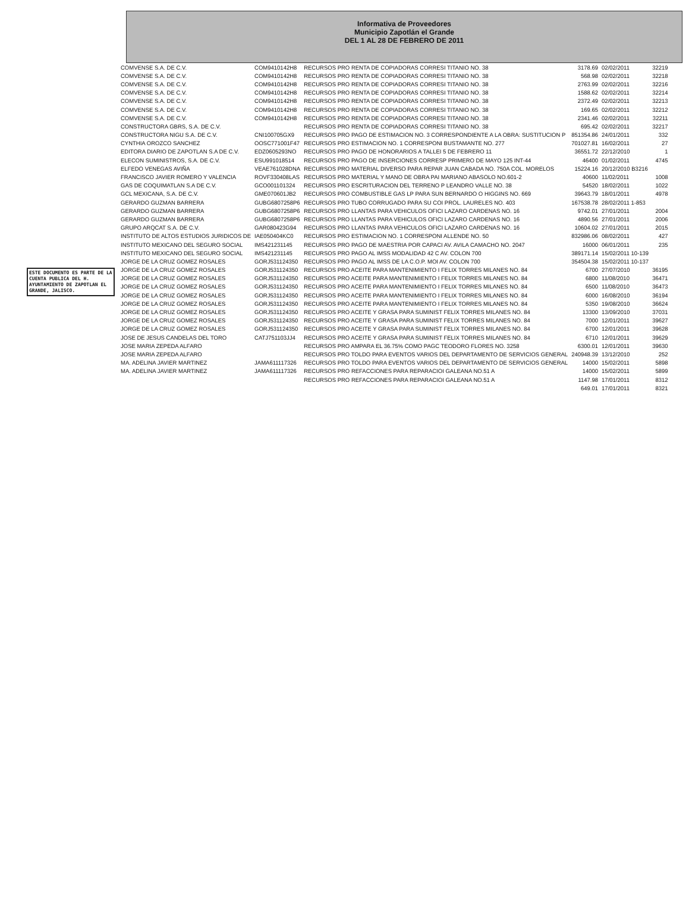ESTE DOCUMENTO ES PARTE DE LA CUENTA PUBLICA DEL H. AYUNTAMIENTO DE ZAPOTLAN EL GRANDE, JALISCO.
Informativa de Proveedores
Municipio Zapotlán el Grande
DEL 1 AL 28 DE FEBRERO DE 2011
| COMVENSE S.A. DE C.V. | COM9410142H8 | RECURSOS PRO RENTA DE COPIADORAS CORRESI TITANIO NO. 38 | 3178.69 | 02/02/2011 | 32219 |
| COMVENSE S.A. DE C.V. | COM9410142H8 | RECURSOS PRO RENTA DE COPIADORAS CORRESI TITANIO NO. 38 | 568.98 | 02/02/2011 | 32218 |
| COMVENSE S.A. DE C.V. | COM9410142H8 | RECURSOS PRO RENTA DE COPIADORAS CORRESI TITANIO NO. 38 | 2763.99 | 02/02/2011 | 32216 |
| COMVENSE S.A. DE C.V. | COM9410142H8 | RECURSOS PRO RENTA DE COPIADORAS CORRESI TITANIO NO. 38 | 1588.62 | 02/02/2011 | 32214 |
| COMVENSE S.A. DE C.V. | COM9410142H8 | RECURSOS PRO RENTA DE COPIADORAS CORRESI TITANIO NO. 38 | 2372.49 | 02/02/2011 | 32213 |
| COMVENSE S.A. DE C.V. | COM9410142H8 | RECURSOS PRO RENTA DE COPIADORAS CORRESI TITANIO NO. 38 | 169.65 | 02/02/2011 | 32212 |
| COMVENSE S.A. DE C.V. | COM9410142H8 | RECURSOS PRO RENTA DE COPIADORAS CORRESI TITANIO NO. 38 | 2341.46 | 02/02/2011 | 32211 |
| CONSTRUCTORA GBRS, S.A. DE C.V. | | RECURSOS PRO RENTA DE COPIADORAS CORRESI TITANIO NO. 38 | 695.42 | 02/02/2011 | 32217 |
| CONSTRUCTORA NIGU S.A. DE C.V. | CNI100705GX9 | RECURSOS PRO PAGO DE ESTIMACION NO. 3 CORRESPONDIENTE A LA OBRA: SUSTITUCION P | 851354.86 | 24/01/2011 | 332 |
| CYNTHIA OROZCO SANCHEZ | OOSC771001F47 | RECURSOS PRO ESTIMACION NO. 1 CORRESPONI BUSTAMANTE NO. 277 | 701027.81 | 16/02/2011 | 27 |
| EDITORA DIARIO DE ZAPOTLAN S.A DE C.V. | EDZ0605293NO | RECURSOS PRO PAGO DE HONORARIOS A TALLEI 5 DE FEBRERO 11 | 36551.72 | 22/12/2010 | 1 |
| ELECON SUMINISTROS, S.A. DE C.V. | ESU991018514 | RECURSOS PRO PAGO DE INSERCIONES CORRESP PRIMERO DE MAYO 125 INT-44 | 46400 | 01/02/2011 | 4745 |
| ELFEDO VENEGAS AVIÑA | VEAE761028DNA | RECURSOS PRO MATERIAL DIVERSO PARA REPAR JUAN CABADA NO. 750A COL. MORELOS | 15224.16 | 20/12/2010 B3216 | |
| FRANCISCO JAVIER ROMERO Y VALENCIA | ROVF330408LAS | RECURSOS PRO MATERIAL Y MANO DE OBRA PAI MARIANO ABASOLO NO.601-2 | 40600 | 11/02/2011 | 1008 |
| GAS DE COQUIMATLAN S.A DE C.V. | GCO001101324 | RECURSOS PRO ESCRITURACION DEL TERRENO P LEANDRO VALLE NO. 38 | 54520 | 18/02/2011 | 1022 |
| GCL MEXICANA, S.A. DE C.V. | GME070601JB2 | RECURSOS PRO COMBUSTIBLE GAS LP PARA SUN BERNARDO O HIGGINS NO. 669 | 39643.79 | 18/01/2011 | 4978 |
| GERARDO GUZMAN BARRERA | GUBG6807258P6 | RECURSOS PRO TUBO CORRUGADO PARA SU COI PROL. LAURELES NO. 403 | 167538.78 | 28/02/2011 1-853 | |
| GERARDO GUZMAN BARRERA | GUBG6807258P6 | RECURSOS PRO LLANTAS PARA VEHICULOS OFICI LAZARO CARDENAS NO. 16 | 9742.01 | 27/01/2011 | 2004 |
| GERARDO GUZMAN BARRERA | GUBG6807258P6 | RECURSOS PRO LLANTAS PARA VEHICULOS OFICI LAZARO CARDENAS NO. 16 | 4890.56 | 27/01/2011 | 2006 |
| GRUPO ARQCAT S.A. DE C.V. | GAR080423G94 | RECURSOS PRO LLANTAS PARA VEHICULOS OFICI LAZARO CARDENAS NO. 16 | 10604.02 | 27/01/2011 | 2015 |
| INSTITUTO DE ALTOS ESTUDIOS JURIDICOS DE | IAE050404KC0 | RECURSOS PRO ESTIMACION NO. 1 CORRESPONI ALLENDE NO. 50 | 832986.06 | 08/02/2011 | 427 |
| INSTITUTO MEXICANO DEL SEGURO SOCIAL | IMS421231145 | RECURSOS PRO PAGO DE MAESTRIA POR CAPACI AV. AVILA CAMACHO NO. 2047 | 16000 | 06/01/2011 | 235 |
| INSTITUTO MEXICANO DEL SEGURO SOCIAL | IMS421231145 | RECURSOS PRO PAGO AL IMSS MODALIDAD 42 C AV. COLON 700 | 389171.14 | 15/02/2011 10-139 | |
| JORGE DE LA CRUZ GOMEZ ROSALES | GORJ531124350 | RECURSOS PRO PAGO AL IMSS DE LA C.O.P. MOI AV. COLON 700 | 354504.38 | 15/02/2011 10-137 | |
| JORGE DE LA CRUZ GOMEZ ROSALES | GORJ531124350 | RECURSOS PRO ACEITE PARA MANTENIMIENTO I FELIX TORRES MILANES NO. 84 | 6700 | 27/07/2010 | 36195 |
| JORGE DE LA CRUZ GOMEZ ROSALES | GORJ531124350 | RECURSOS PRO ACEITE PARA MANTENIMIENTO I FELIX TORRES MILANES NO. 84 | 6800 | 11/08/2010 | 36471 |
| JORGE DE LA CRUZ GOMEZ ROSALES | GORJ531124350 | RECURSOS PRO ACEITE PARA MANTENIMIENTO I FELIX TORRES MILANES NO. 84 | 6500 | 11/08/2010 | 36473 |
| JORGE DE LA CRUZ GOMEZ ROSALES | GORJ531124350 | RECURSOS PRO ACEITE PARA MANTENIMIENTO I FELIX TORRES MILANES NO. 84 | 6000 | 16/08/2010 | 36194 |
| JORGE DE LA CRUZ GOMEZ ROSALES | GORJ531124350 | RECURSOS PRO ACEITE PARA MANTENIMIENTO I FELIX TORRES MILANES NO. 84 | 5350 | 19/08/2010 | 36624 |
| JORGE DE LA CRUZ GOMEZ ROSALES | GORJ531124350 | RECURSOS PRO ACEITE Y GRASA PARA SUMINIST FELIX TORRES MILANES NO. 84 | 13300 | 13/09/2010 | 37031 |
| JORGE DE LA CRUZ GOMEZ ROSALES | GORJ531124350 | RECURSOS PRO ACEITE Y GRASA PARA SUMINIST FELIX TORRES MILANES NO. 84 | 7000 | 12/01/2011 | 39627 |
| JORGE DE LA CRUZ GOMEZ ROSALES | GORJ531124350 | RECURSOS PRO ACEITE Y GRASA PARA SUMINIST FELIX TORRES MILANES NO. 84 | 6700 | 12/01/2011 | 39628 |
| JOSE DE JESUS CANDELAS DEL TORO | CATJ751103JJ4 | RECURSOS PRO ACEITE Y GRASA PARA SUMINIST FELIX TORRES MILANES NO. 84 | 6710 | 12/01/2011 | 39629 |
| JOSE MARIA ZEPEDA ALFARO | | RECURSOS PRO AMPARA EL 36.75% COMO PAGC TEODORO FLORES NO. 3258 | 6300.01 | 12/01/2011 | 39630 |
| JOSE MARIA ZEPEDA ALFARO | | RECURSOS PRO TOLDO PARA EVENTOS VARIOS DEL DEPARTAMENTO DE SERVICIOS GENERAL | 240948.39 | 13/12/2010 | 252 |
| MA. ADELINA JAVIER MARTINEZ | JAMA611117326 | RECURSOS PRO TOLDO PARA EVENTOS VARIOS DEL DEPARTAMENTO DE SERVICIOS GENERAL | 14000 | 15/02/2011 | 5898 |
| MA. ADELINA JAVIER MARTINEZ | JAMA611117326 | RECURSOS PRO REFACCIONES PARA REPARACIOI GALEANA NO.51 A | 14000 | 15/02/2011 | 5899 |
| | | RECURSOS PRO REFACCIONES PARA REPARACIOI GALEANA NO.51 A | 1147.98 | 17/01/2011 | 8312 |
| | | | 649.01 | 17/01/2011 | 8321 |